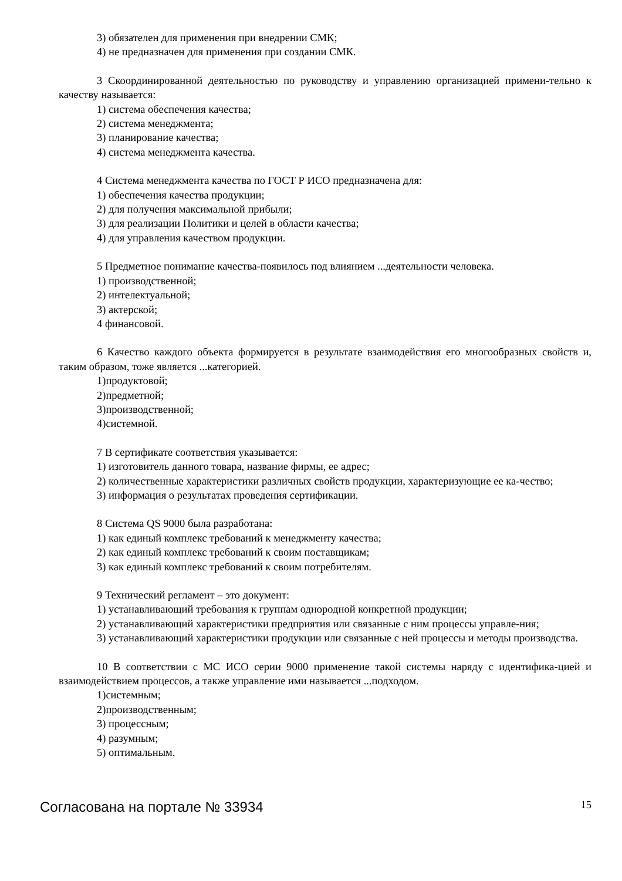3) обязателен для применения при внедрении СМК;
4) не предназначен для применения при создании СМК.
3 Скоординированной деятельностью по руководству и управлению организацией примени-тельно к качеству называется:
1) система обеспечения качества;
2) система менеджмента;
3) планирование качества;
4) система менеджмента качества.
4 Система менеджмента качества по ГОСТ Р ИСО предназначена для:
1) обеспечения качества продукции;
2) для получения максимальной прибыли;
3) для реализации Политики и целей в области качества;
4) для управления качеством продукции.
5 Предметное понимание качества-появилось под влиянием ...деятельности человека.
1) производственной;
2) интелектуальной;
3) актерской;
4 финансовой.
6 Качество каждого объекта формируется в результате взаимодействия его многообразных свойств и, таким образом, тоже является ...категорией.
1)продуктовой;
2)предметной;
3)производственной;
4)системной.
7 В сертификате соответствия указывается:
1) изготовитель данного товара, название фирмы, ее адрес;
2) количественные характеристики различных свойств продукции, характеризующие ее ка-чество;
3) информация о результатах проведения сертификации.
8 Система QS 9000 была разработана:
1) как единый комплекс требований к менеджменту качества;
2) как единый комплекс требований к своим поставщикам;
3) как единый комплекс требований к своим потребителям.
9 Технический регламент – это документ:
1) устанавливающий требования к группам однородной конкретной продукции;
2) устанавливающий характеристики предприятия или связанные с ним процессы управле-ния;
3) устанавливающий характеристики продукции или связанные с ней процессы и методы производства.
10 В соответствии с МС ИСО серии 9000 применение такой системы наряду с идентифика-цией и взаимодействием процессов, а также управление ими называется ...подходом.
1)системным;
2)производственным;
3) процессным;
4) разумным;
5) оптимальным.
Согласована на портале № 33934 15